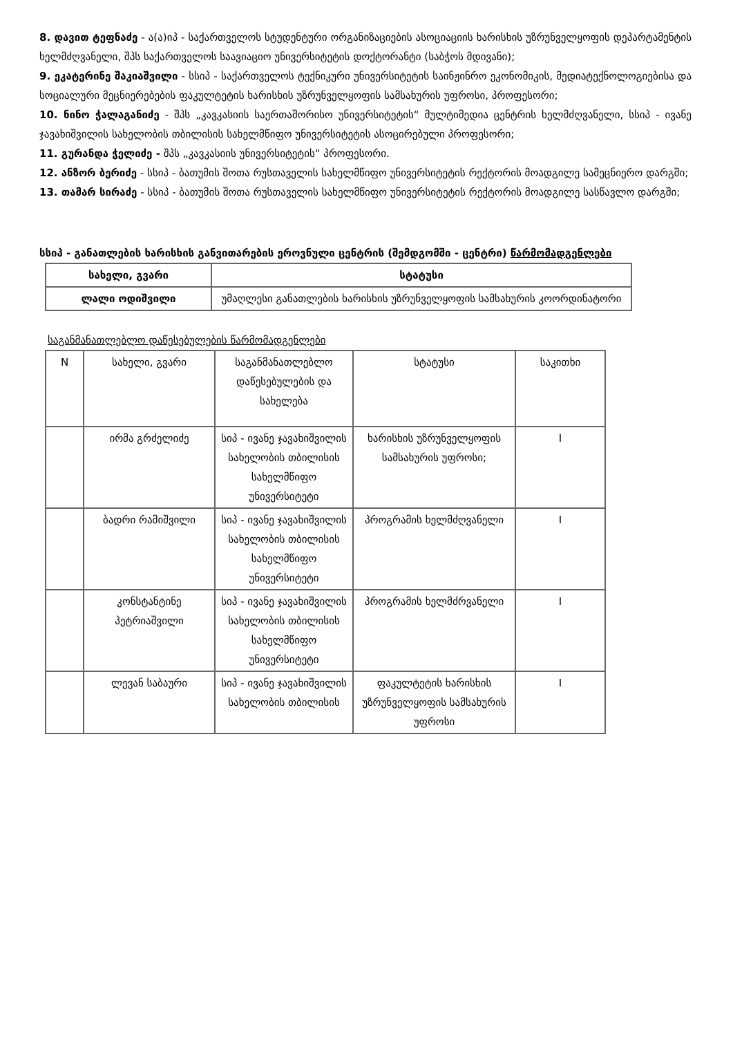8. დავით ტეფნაძე - ა(ა)იპ - საქართველოს სტუდენტური ორგანიზაციების ასოციაციის ხარისხის უზრუნველყოფის დეპარტამენტის ხელმძღვანელი, შპს საქართველოს საავიაციო უნივერსიტეტის დოქტორანტი (საბჭოს მდივანი);
9. ეკატერინე შაკიაშვილი - სსიპ - საქართველოს ტექნიკური უნივერსიტეტის საინჟინრო ეკონომიკის, მედიატექნოლოგიებისა და სოციალური მეცნიერებების ფაკულტეტის ხარისხის უზრუნველყოფის სამსახურის უფროსი, პროფესორი;
10. ნინო ჭალაგანიძე - შპს „კავკასიის საერთაშორისო უნივერსიტეტის“ მულტიმედია ცენტრის ხელმძღვანელი, სსიპ - ივანე ჯავახიშვილის სახელობის თბილისის სახელმწიფო უნივერსიტეტის ასოცირებული პროფესორი;
11. გურანდა ჭელიძე - შპს „კავკასიის უნივერსიტეტის“ პროფესორი.
12. ანზორ ბერიძე - სსიპ - ბათუმის შოთა რუსთაველის სახელმწიფო უნივერსიტეტის რექტორის მოადგილე სამეცნიერო დარგში;
13. თამარ სირაძე - სსიპ - ბათუმის შოთა რუსთაველის სახელმწიფო უნივერსიტეტის რექტორის მოადგილე სასწავლო დარგში;
სსიპ - განათლების ხარისხის განვითარების ეროვნული ცენტრის (შემდგომში - ცენტრი) წარმომადგენლები
| სახელი, გვარი | სტატუსი |
| --- | --- |
| ლალი ოდიშვილი | უმაღლესი განათლების ხარისხის უზრუნველყოფის სამსახურის კოორდინატორი |
საგანმანათლებლო დაწესებულების წარმომადგენლები
| N | სახელი, გვარი | საგანმანათლებლო დაწესებულების და სახელება | სტატუსი | საკითხი |
| | ირმა გრძელიძე | სიპ - ივანე ჯავახიშვილის სახელობის თბილისის სახელმწიფო უნივერსიტეტი | ხარისხის უზრუნველყოფის სამსახურის უფროსი; | I |
| | ბადრი რამიშვილი | სიპ - ივანე ჯავახიშვილის სახელობის თბილისის სახელმწიფო უნივერსიტეტი | პროგრამის ხელმძღვანელი | I |
| | კონსტანტინე პეტრიაშვილი | სიპ - ივანე ჯავახიშვილის სახელობის თბილისის სახელმწიფო უნივერსიტეტი | პროგრამის ხელმძრვანელი | I |
| | ლევან საბაური | სიპ - ივანე ჯავახიშვილის სახელობის თბილისის | ფაკულტეტის ხარისხის უზრუნველყოფის სამსახურის უფროსი | I |